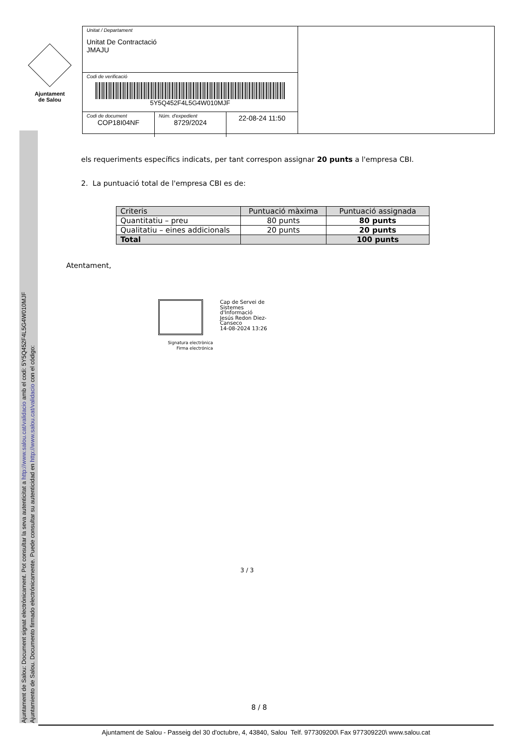Ajuntament de Salou: Document signat electrònicament. Pot consultar la seva autenticitat a http://www.salou.cat/validacio amb el codi: 5Y5Q452F4L5G4W010MJF
Ajuntamiento de Salou. Documento firmado electrónicamente. Puede consultar su autenticidad en http://www.salou.cat/validacio con el código:
Ajuntament
de Salou
Unitat / Departament
Unitat De Contractació
JMAJU
Codi de verificació
5Y5Q452F4L5G4W010MJF
Codi de document
COP18I04NF
Núm. d'expedient
8729/2024
22-08-24 11:50
els requeriments específics indicats, per tant correspon assignar 20 punts a l'empresa CBI.
2. La puntuació total de l'empresa CBI es de:
| Criteris | Puntuació màxima | Puntuació assignada |
| --- | --- | --- |
| Quantitatiu – preu | 80 punts | 80 punts |
| Qualitatiu – eines addicionals | 20 punts | 20 punts |
| Total | | 100 punts |
Atentament,
Signatura electrònica
Firma electrónica
Cap de Servei de
Sistemes
d'Informació
Jesús Redon Diez-
Canseco
14-08-2024 13:26
3 / 3
8 / 8
Ajuntament de Salou - Passeig del 30 d'octubre, 4, 43840, Salou Telf. 977309200\ Fax 977309220\ www.salou.cat